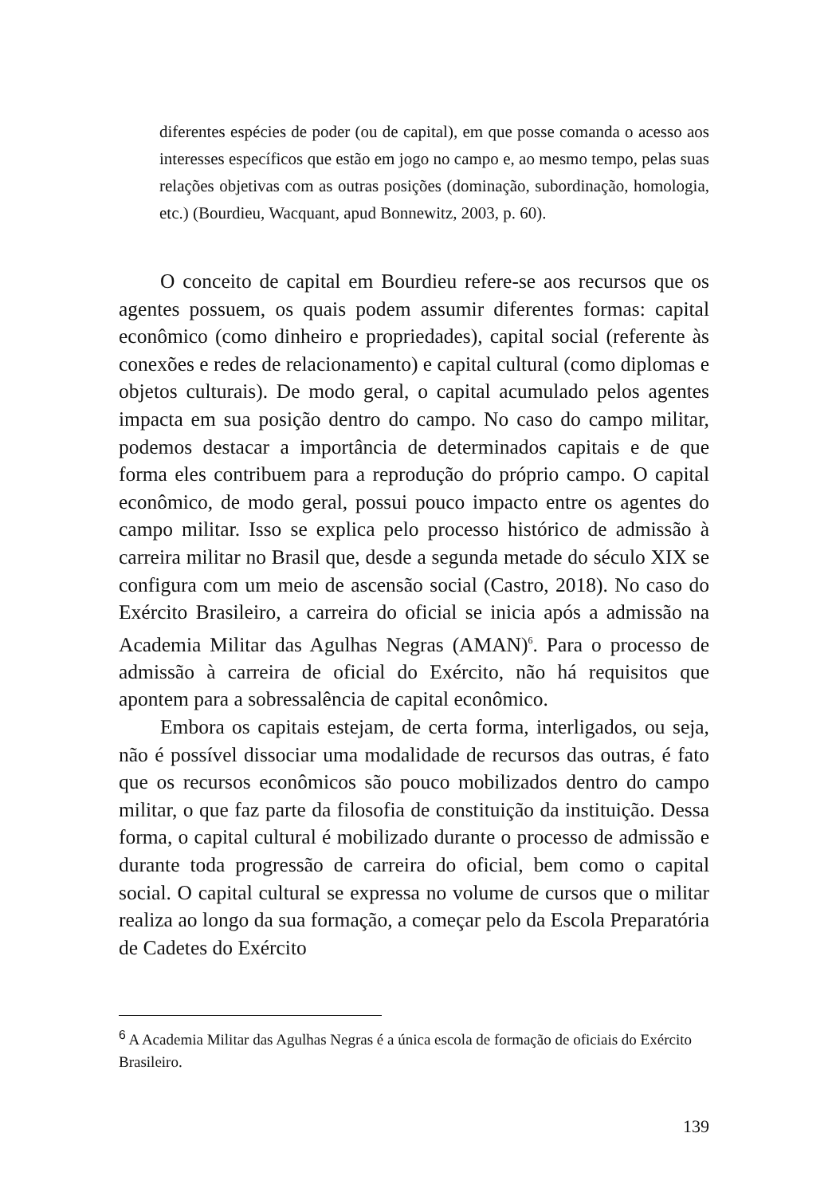diferentes espécies de poder (ou de capital), em que posse comanda o acesso aos interesses específicos que estão em jogo no campo e, ao mesmo tempo, pelas suas relações objetivas com as outras posições (dominação, subordinação, homologia, etc.) (Bourdieu, Wacquant, apud Bonnewitz, 2003, p. 60).
O conceito de capital em Bourdieu refere-se aos recursos que os agentes possuem, os quais podem assumir diferentes formas: capital econômico (como dinheiro e propriedades), capital social (referente às conexões e redes de relacionamento) e capital cultural (como diplomas e objetos culturais). De modo geral, o capital acumulado pelos agentes impacta em sua posição dentro do campo. No caso do campo militar, podemos destacar a importância de determinados capitais e de que forma eles contribuem para a reprodução do próprio campo. O capital econômico, de modo geral, possui pouco impacto entre os agentes do campo militar. Isso se explica pelo processo histórico de admissão à carreira militar no Brasil que, desde a segunda metade do século XIX se configura com um meio de ascensão social (Castro, 2018). No caso do Exército Brasileiro, a carreira do oficial se inicia após a admissão na Academia Militar das Agulhas Negras (AMAN)<sup>6</sup>. Para o processo de admissão à carreira de oficial do Exército, não há requisitos que apontem para a sobressalência de capital econômico.
Embora os capitais estejam, de certa forma, interligados, ou seja, não é possível dissociar uma modalidade de recursos das outras, é fato que os recursos econômicos são pouco mobilizados dentro do campo militar, o que faz parte da filosofia de constituição da instituição. Dessa forma, o capital cultural é mobilizado durante o processo de admissão e durante toda progressão de carreira do oficial, bem como o capital social. O capital cultural se expressa no volume de cursos que o militar realiza ao longo da sua formação, a começar pelo da Escola Preparatória de Cadetes do Exército
<sup>6</sup> A Academia Militar das Agulhas Negras é a única escola de formação de oficiais do Exército Brasileiro.
139